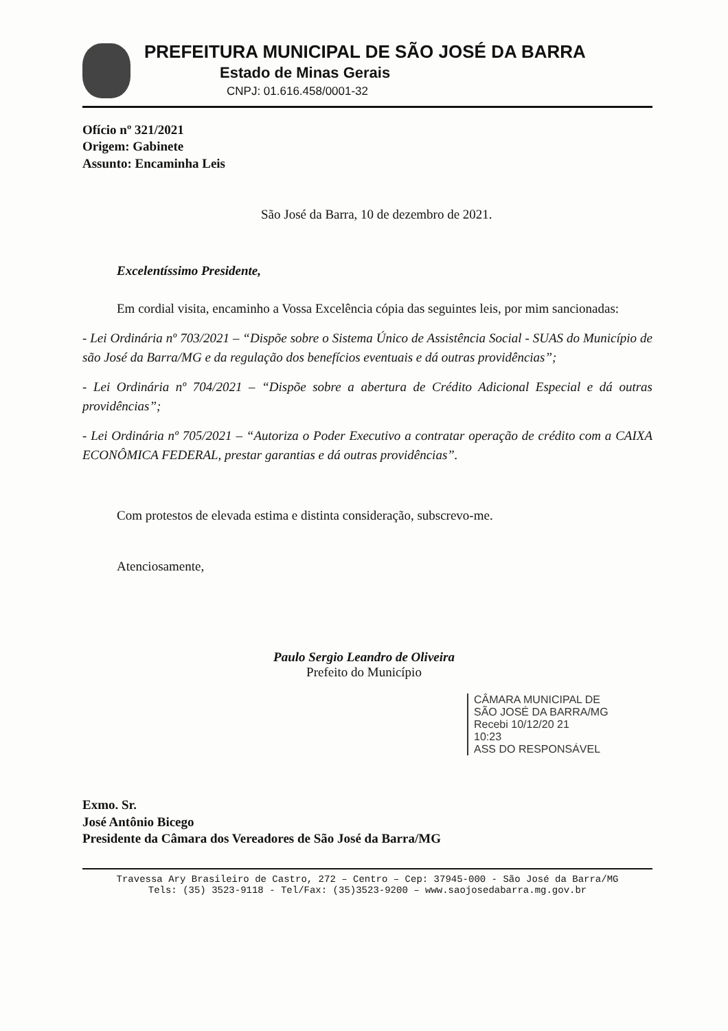PREFEITURA MUNICIPAL DE SÃO JOSÉ DA BARRA
Estado de Minas Gerais
CNPJ: 01.616.458/0001-32
Ofício nº 321/2021
Origem: Gabinete
Assunto: Encaminha Leis
São José da Barra, 10 de dezembro de 2021.
Excelentíssimo Presidente,
Em cordial visita, encaminho a Vossa Excelência cópia das seguintes leis, por mim sancionadas:
- Lei Ordinária nº 703/2021 – “Dispõe sobre o Sistema Único de Assistência Social - SUAS do Município de são José da Barra/MG e da regulação dos benefícios eventuais e dá outras providências”;
- Lei Ordinária nº 704/2021 – “Dispõe sobre a abertura de Crédito Adicional Especial e dá outras providências”;
- Lei Ordinária nº 705/2021 – “Autoriza o Poder Executivo a contratar operação de crédito com a CAIXA ECONÔMICA FEDERAL, prestar garantias e dá outras providências”.
Com protestos de elevada estima e distinta consideração, subscrevo-me.
Atenciosamente,
Paulo Sergio Leandro de Oliveira
Prefeito do Município
CÂMARA MUNICIPAL DE
SÃO JOSÉ DA BARRA/MG
Recebi 10/12/20 21
10:23
ASS DO RESPONSÁVEL
Exmo. Sr.
José Antônio Bicego
Presidente da Câmara dos Vereadores de São José da Barra/MG
Travessa Ary Brasileiro de Castro, 272 – Centro – Cep: 37945-000 - São José da Barra/MG
Tels: (35) 3523-9118 - Tel/Fax: (35)3523-9200 – www.saojosedabarra.mg.gov.br